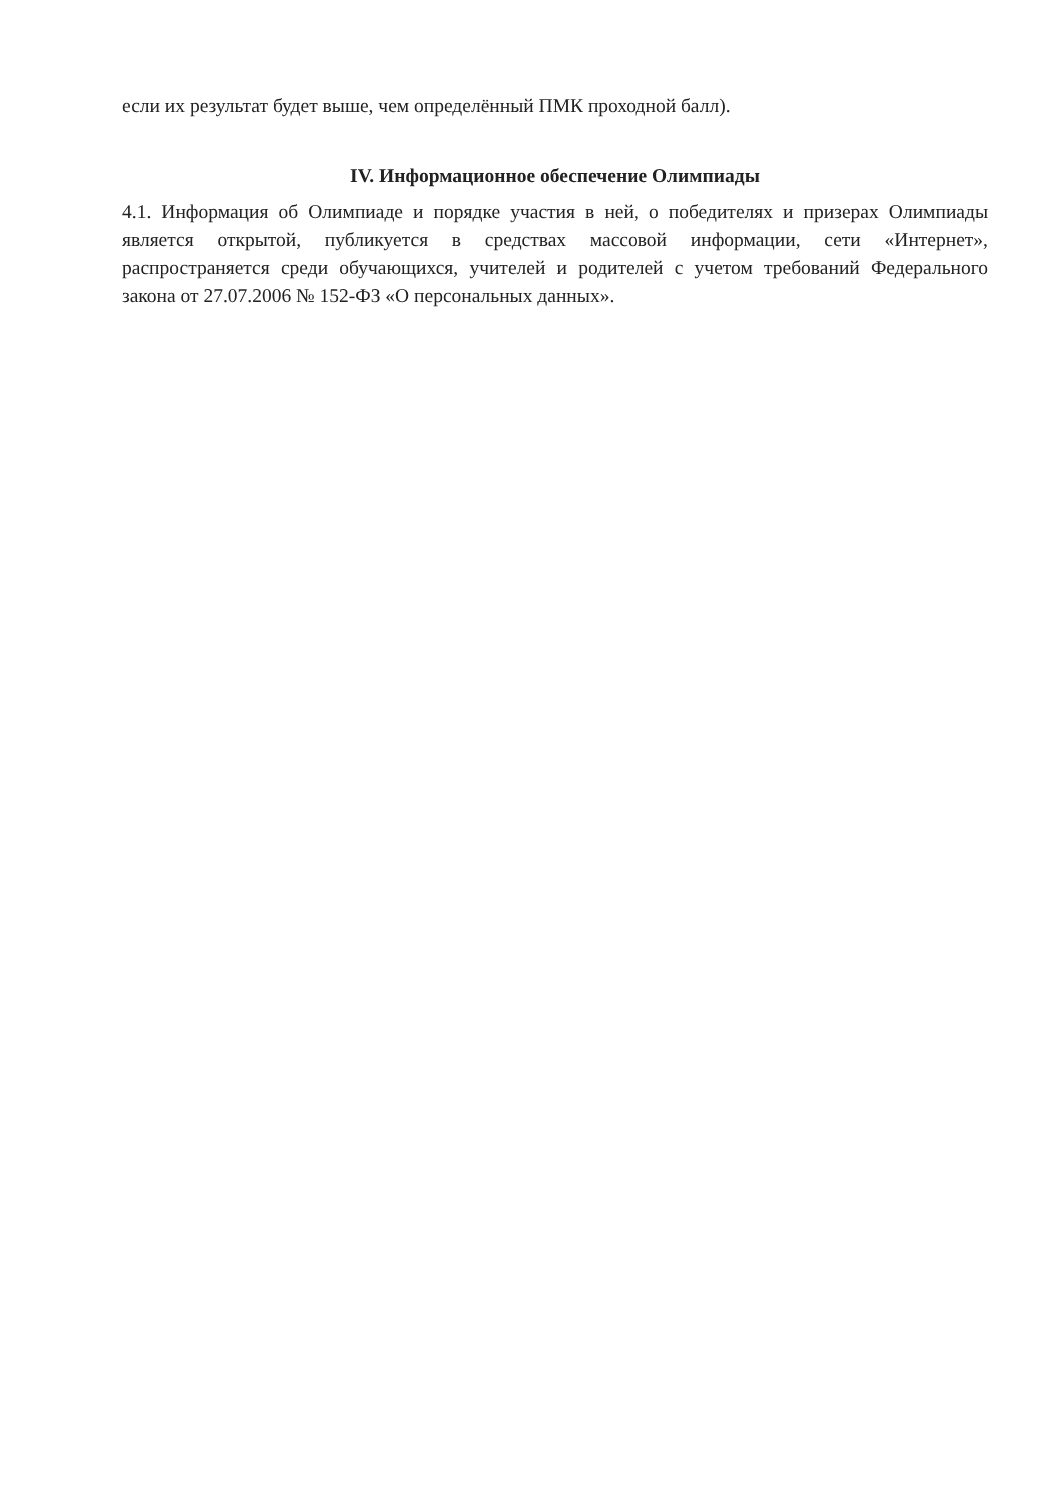если их результат будет выше, чем определённый ПМК проходной балл).
IV. Информационное обеспечение Олимпиады
4.1. Информация об Олимпиаде и порядке участия в ней, о победителях и призерах Олимпиады является открытой, публикуется в средствах массовой информации, сети «Интернет», распространяется среди обучающихся, учителей и родителей с учетом требований Федерального закона от 27.07.2006 № 152-ФЗ «О персональных данных».